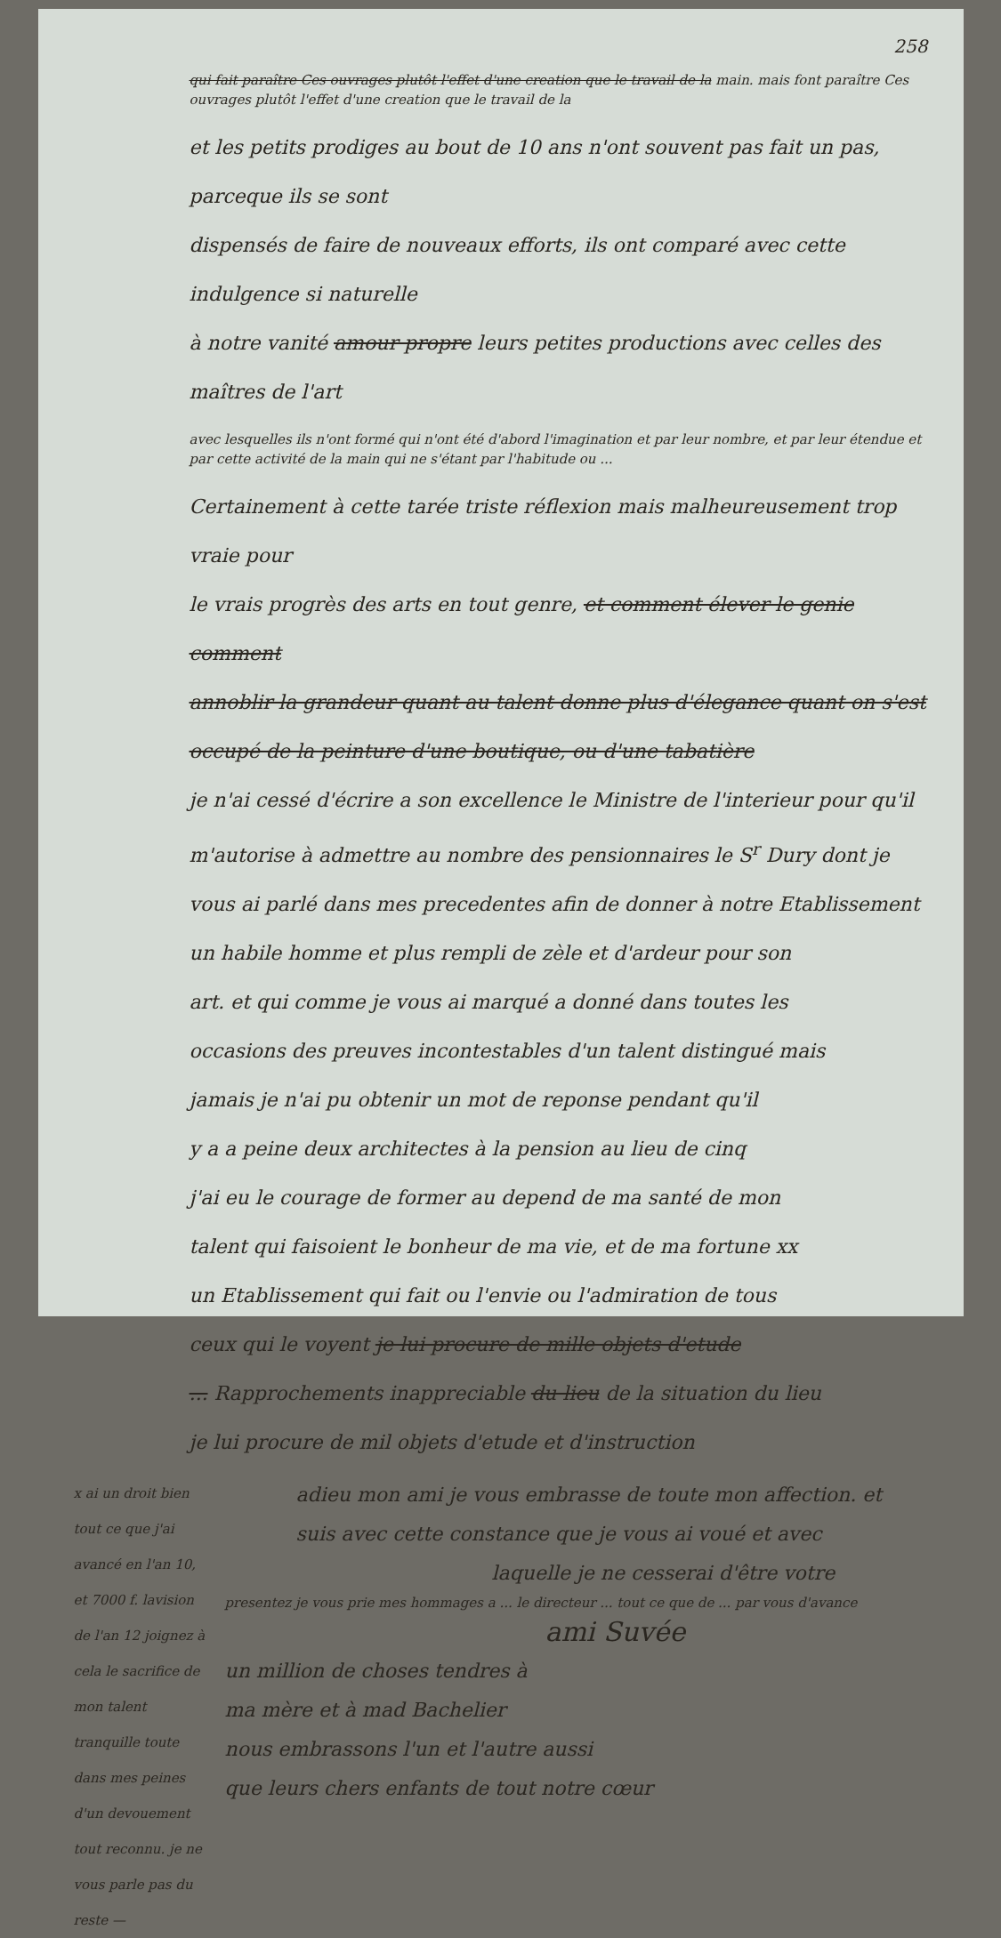258
qui fait paraître Ces ouvrages plutôt l'effet d'une creation que le travail de la main. mais font paraître Ces ouvrages plutôt l'effet d'une creation que le travail de la
et les petits prodiges au bout de 10 ans n'ont souvent pas fait un pas, parceque ils se sont
dispensés de faire de nouveaux efforts, ils ont comparé avec cette indulgence si naturelle
à notre vanité amour propre leurs petites productions avec celles des maîtres de l'art
avec lesquelles ils n'ont formé qui n'ont été d'abord l'imagination et par leur nombre, et par leur étendue et par cette activité de la main qui ne s'étant par l'habitude ou ...
Certainement à cette tarée triste réflexion mais malheureusement trop vraie pour
le vrais progrès des arts en tout genre, et comment élever le genie comment
annoblir la grandeur quant au talent donne plus d'élegance quant on s'est
occupé de la peinture d'une boutique, ou d'une tabatière
je n'ai cessé d'écrire a son excellence le Ministre de l'interieur pour qu'il
m'autorise à admettre au nombre des pensionnaires le S<sup>r</sup> Dury dont je
vous ai parlé dans mes precedentes afin de donner à notre Etablissement
un habile homme et plus rempli de zèle et d'ardeur pour son
art. et qui comme je vous ai marqué a donné dans toutes les
occasions des preuves incontestables d'un talent distingué mais
jamais je n'ai pu obtenir un mot de reponse pendant qu'il
y a a peine deux architectes à la pension au lieu de cinq
j'ai eu le courage de former au depend de ma santé de mon
talent qui faisoient le bonheur de ma vie, et de ma fortune xx
un Etablissement qui fait ou l'envie ou l'admiration de tous
ceux qui le voyent je lui procure de mille objets d'etude
... Rapprochements inappreciable du lieu de la situation du lieu
je lui procure de mil objets d'etude et d'instruction
x ai un droit bien tout ce que j'ai avancé en l'an 10, et 7000 f. lavision de l'an 12 joignez à cela le sacrifice de mon talent tranquille toute dans mes peines d'un devouement tout reconnu. je ne vous parle pas du reste —
adieu mon ami je vous embrasse de toute mon affection. et
suis avec cette constance que je vous ai voué et avec
laquelle je ne cesserai d'être votre
presentez je vous prie mes hommages a ... le directeur ... tout ce que de ... par vous d'avance
ami Suvée
un million de choses tendres à
ma mère et à mad Bachelier
nous embrassons l'un et l'autre aussi
que leurs chers enfants de tout notre cœur